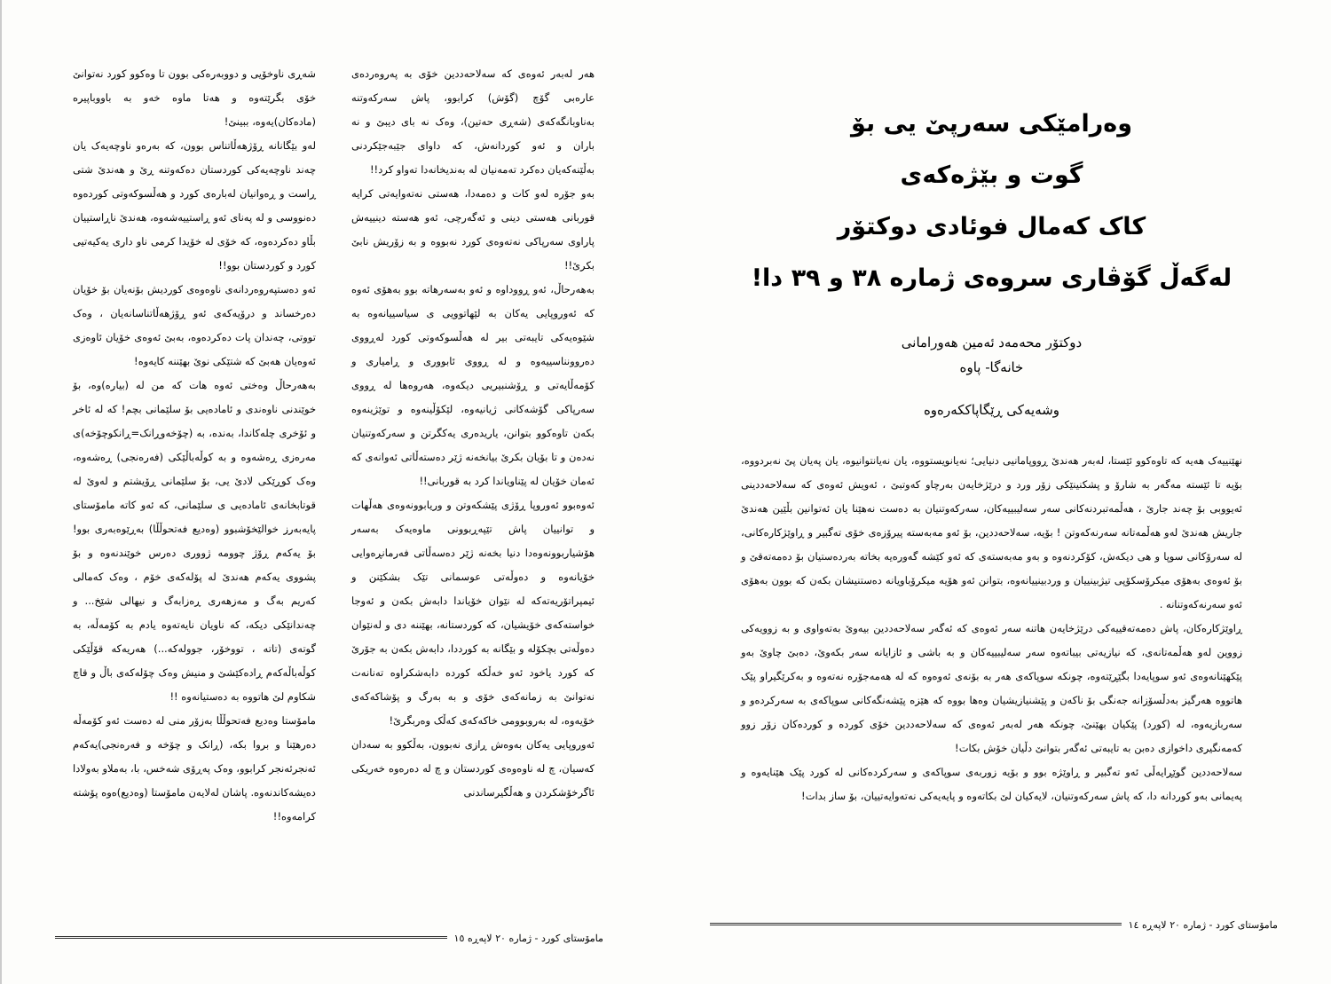وەرامێکی سەرپێ یی بۆ
گوت و بێژەکەی
کاک کەمال فوئادی دوکتۆر
لەگەڵ گۆڤاری سروەی ژمارە ٣٨ و ٣٩ دا!
دوکتۆر محەمەد ئەمین هەورامانی
خانەگا- پاوە
وشەیەکی ڕێگاپاککەرەوە
نهێنییەک هەیە کە تاوەکوو ئێستا، لەبەر هەندێ ڕووپامانیی دنیایی؛ نەیانویستووە، یان نەیانتوانیوە، یان پەیان پێ نەبردووە، بۆیە تا ئێستە مەگەر بە شارۆ و پشکنینێکی زۆر ورد و درێژخایەن بەرچاو کەوتبێ ، ئەویش ئەوەی کە سەلاحەددینی ئەیووبی بۆ چەند جارێ ، هەڵمەتبردنەکانی سەر سەلیبییەکان، سەرکەوتنیان بە دەست نەهێنا یان ئەتوانین بڵێین هەندێ جاریش هەندێ لەو هەڵمەتانە سەرنەکەوتن ! بۆیە، سەلاحەددین، بۆ ئەو مەبەستە پیرۆزەی خۆی تەگبیر و ڕاوێژکارەکانی، لە سەرۆکانی سوپا و هی دیکەش، کۆکردنەوە و بەو مەبەستەی کە ئەو کێشە گەورەیە بخاتە بەردەستیان بۆ دەمەتەقێ و بۆ ئەوەی بەهۆی میکرۆسکۆپی تیژبینییان و وردبینییانەوە، بتوانن ئەو هۆیە میکرۆباویانە دەستنیشان بکەن کە بوون بەهۆی ئەو سەرنەکەوتنانە .
ڕاوێژکارەکان، پاش دەمەتەقییەکی درێژخایەن هاتنە سەر ئەوەی کە ئەگەر سەلاحەددین بیەوێ بەتەواوی و بە زوویەکی زووین لەو هەڵمەتانەی، کە نیازیەتی بیباتەوە سەر سەلیبییەکان و بە باشی و ئازایانە سەر بکەوێ، دەبێ چاوێ بەو پێکهێنانەوەی ئەو سوپایەدا بگێڕێتەوە، چونکە سوپاکەی هەر بە بۆنەی ئەوەوە کە لە هەمەجۆرە نەتەوە و بەکرێگیراو پێک هاتووە هەرگیز بەدڵسۆزانە جەنگی بۆ ناکەن و پێشنیازیشیان وەها بووە کە هێزە پێشەنگەکانی سوپاکەی بە سەرکردەو و سەربازیەوە، لە (کورد) پێکیان بهێنێ، چونکە هەر لەبەر ئەوەی کە سەلاحەددین خۆی کوردە و کوردەکان زۆر زوو کەمەنگیری داخوازی دەبن بە تایبەتی ئەگەر بتوانێ دڵیان خۆش بکات!
سەلاحەددین گوێڕایەڵی ئەو تەگبیر و ڕاوێژە بوو و بۆیە زوربەی سوپاکەی و سەرکردەکانی لە کورد پێک هێنایەوە و پەیمانی بەو کوردانە دا، کە پاش سەرکەوتنیان، لایەکیان لێ بکاتەوە و پایەیەکی نەتەوایەتییان، بۆ ساز بدات!
مامۆستای کورد - ژمارە ٢٠ لاپەڕە ١٤
هەر لەبەر ئەوەی کە سەلاحەددین خۆی بە پەروەردەی عارەبی گۆچ (گۆش) کرابوو، پاش سەرکەوتنە بەناوبانگەکەی (شەڕی حەتین)، وەک نە بای دیبێ و نە باران و ئەو کوردانەش، کە داوای جێبەجێکردنی بەڵێنەکەیان دەکرد تەمەنیان لە بەندیخانەدا تەواو کرد!!
بەو جۆرە لەو کات و دەمەدا، هەستی نەتەوایەتی کرایە قوربانی هەستی دینی و ئەگەرچی، ئەو هەستە دینییەش پاراوی سەرپاکی نەتەوەی کورد نەبووە و بە زۆریش نابێ بکرێ!!
بەهەرحاڵ، ئەو ڕووداوە و ئەو بەسەرهاتە بوو بەهۆی ئەوە کە ئەوروپایی یەکان بە لێهاتوویی ی سیاسییانەوە بە شێوەیەکی تایبەتی بیر لە هەڵسوکەوتی کورد لەڕووی دەروونناسییەوە و لە ڕووی ئابووری و ڕامیاری و کۆمەڵایەتی و ڕۆشنبیریی دیکەوە، هەروەها لە ڕووی سەرپاکی گۆشەکانی ژیانیەوە، لێکۆڵینەوە و توێژینەوە بکەن تاوەکوو بتوانن، یاریدەری یەکگرتن و سەرکەوتنیان نەدەن و تا بۆیان بکرێ بیانخەنە ژێر دەستەڵاتی ئەوانەی کە ئەمان خۆیان لە پێناویاندا کرد بە قوربانی!!
ئەوەبوو ئەوروپا ڕۆژی پێشکەوتن و وریابوونەوەی هەڵهات و توانییان پاش تێپەڕبوونی ماوەیەک بەسەر هۆشیاربوونەوەدا دنیا بخەنە ژێر دەسەڵاتی فەرمانڕەوایی خۆیانەوە و دەوڵەتی عوسمانی تێک بشکێنن و ئیمپراتۆریەتەکە لە نێوان خۆیاندا دابەش بکەن و ئەوجا خواستەکەی خۆیشیان، کە کوردستانە، بهێننە دی و لەنێوان دەوڵەتی بچکۆلە و بێگانە بە کورددا، دابەش بکەن بە جۆرێ کە کورد یاخود ئەو خەڵکە کوردە دابەشکراوە تەنانەت نەتوانێ بە زمانەکەی خۆی و بە بەرگ و پۆشاکەکەی خۆیەوە، لە بەروبوومی خاکەکەی کەڵک وەربگرێ!
ئەوروپایی یەکان بەوەش ڕازی نەبوون، بەڵکوو بە سەدان کەسیان، چ لە ناوەوەی کوردستان و چ لە دەرەوە خەریکی ئاگرخۆشکردن و هەڵگیرساندنی
شەڕی ناوخۆیی و دووبەرەکی بوون تا وەکوو کورد نەتوانێ خۆی بگرێتەوە و هەتا ماوە خەو بە باووباپیرە (مادەکان)یەوە، ببینێ!
لەو بێگانانە ڕۆژهەڵاتناس بوون، کە بەرەو ناوچەیەک یان چەند ناوچەیەکی کوردستان دەکەوتنە ڕێ و هەندێ شتی ڕاست و ڕەوانیان لەبارەی کورد و هەڵسوکەوتی کوردەوە دەنووسی و لە پەنای ئەو ڕاستییەشەوە، هەندێ ناڕاستییان بڵاو دەکردەوە، کە خۆی لە خۆیدا کرمی ناو داری یەکیەتیی کورد و کوردستان بوو!!
ئەو دەستپەروەردانەی ناوەوەی کوردیش بۆنەیان بۆ خۆیان دەرخساند و درۆیەکەی ئەو ڕۆژهەڵاتناسانەیان ، وەک تووتی، چەندان پات دەکردەوە، بەبێ ئەوەی خۆیان ئاوەزی ئەوەیان هەبێ کە شتێکی نوێ بهێننە کایەوە!
بەهەرحاڵ وەختی ئەوە هات کە من لە (بیارە)وە، بۆ خوێندنی ناوەندی و ئامادەیی بۆ سلێمانی بچم! کە لە ئاخر و ئۆخری چلەکاندا، بەندە، بە (چۆخەوڕانک=ڕانکوچۆخە)ی مەرەزی ڕەشەوە و بە کوڵەباڵێکی (فەرەنجی) ڕەشەوە، وەک کوڕێکی لادێ یی، بۆ سلێمانی ڕۆیشتم و لەوێ لە قوتابخانەی ئامادەیی ی سلێمانی، کە ئەو کاتە مامۆستای پایەبەرز خوالێخۆشبوو (وەدیع فەتحوڵڵا) بەڕێوەبەری بوو! بۆ یەکەم ڕۆژ چوومە ژووری دەرس خوێندنەوە و بۆ پشووی یەکەم هەندێ لە پۆلەکەی خۆم ، وەک کەمالی کەریم بەگ و مەزهەری ڕەزابەگ و نیهالی شێخ... و چەندانێکی دیکە، کە ناویان نایەتەوە یادم بە کۆمەڵە، بە گوتەی (تاتە ، تووخۆر، جوولەکە...) هەریەکە قۆڵێکی کوڵەباڵەکەم ڕادەکێشێ و منیش وەک چۆلەکەی باڵ و قاچ شکاوم لێ هاتووە بە دەستیانەوە !!
مامۆستا وەدیع فەتحوڵڵا بەزۆر منی لە دەست ئەو کۆمەڵە دەرهێنا و بروا بکە، (ڕانک و چۆخە و فەرەنجی)یەکەم ئەنجرئەنجر کرابوو، وەک پەڕۆی شەخس، با، بەملاو بەولادا دەیشەکاندنەوە. پاشان لەلایەن مامۆستا (وەدیع)ەوە پۆشتە کرامەوە!!
مامۆستای کورد - ژمارە ٢٠ لاپەڕە ١٥